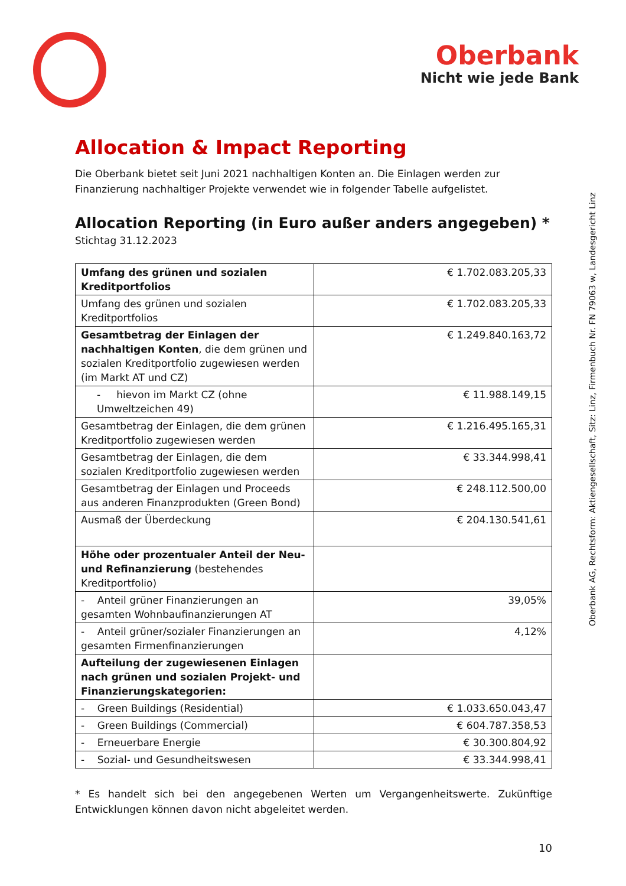Oberbank
Nicht wie jede Bank
Oberbank AG, Rechtsform: Aktiengesellschaft, Sitz: Linz, Firmenbuch Nr. FN 79063 w, Landesgericht Linz
Allocation & Impact Reporting
Die Oberbank bietet seit Juni 2021 nachhaltigen Konten an. Die Einlagen werden zur Finanzierung nachhaltiger Projekte verwendet wie in folgender Tabelle aufgelistet.
Allocation Reporting (in Euro außer anders angegeben) *
Stichtag 31.12.2023
| Umfang des grünen und sozialen Kreditportfolios | € 1.702.083.205,33 |
| Umfang des grünen und sozialen Kreditportfolios | € 1.702.083.205,33 |
| Gesamtbetrag der Einlagen der nachhaltigen Konten , die dem grünen und sozialen Kreditportfolio zugewiesen werden (im Markt AT und CZ) | € 1.249.840.163,72 |
| - hievon im Markt CZ (ohne Umweltzeichen 49) | € 11.988.149,15 |
| Gesamtbetrag der Einlagen, die dem grünen Kreditportfolio zugewiesen werden | € 1.216.495.165,31 |
| Gesamtbetrag der Einlagen, die dem sozialen Kreditportfolio zugewiesen werden | € 33.344.998,41 |
| Gesamtbetrag der Einlagen und Proceeds aus anderen Finanzprodukten (Green Bond) | € 248.112.500,00 |
| Ausmaß der Überdeckung | € 204.130.541,61 |
| Höhe oder prozentualer Anteil der Neu- und Refinanzierung (bestehendes Kreditportfolio) | |
| - Anteil grüner Finanzierungen an gesamten Wohnbaufinanzierungen AT | 39,05% |
| - Anteil grüner/sozialer Finanzierungen an gesamten Firmenfinanzierungen | 4,12% |
| Aufteilung der zugewiesenen Einlagen nach grünen und sozialen Projekt- und Finanzierungskategorien: | |
| - Green Buildings (Residential) | € 1.033.650.043,47 |
| - Green Buildings (Commercial) | € 604.787.358,53 |
| - Erneuerbare Energie | € 30.300.804,92 |
| - Sozial- und Gesundheitswesen | € 33.344.998,41 |
* Es handelt sich bei den angegebenen Werten um Vergangenheitswerte. Zukünftige Entwicklungen können davon nicht abgeleitet werden.
10